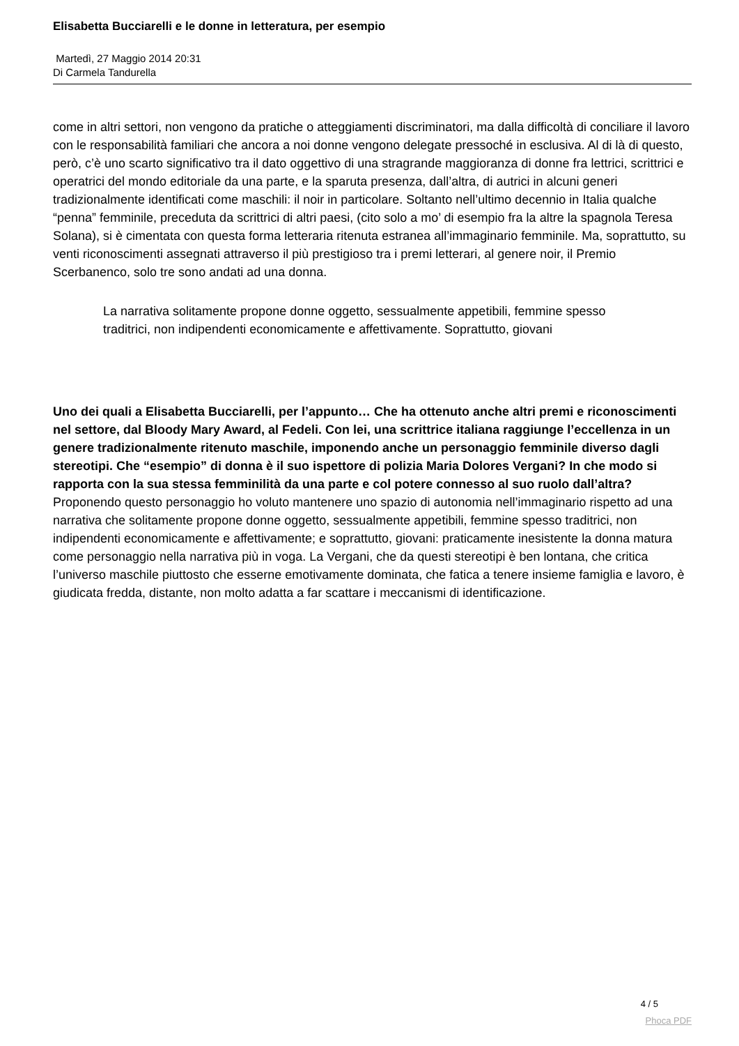Elisabetta Bucciarelli e le donne in letteratura, per esempio
Martedì, 27 Maggio 2014 20:31
Di Carmela Tandurella
come in altri settori, non vengono da pratiche o atteggiamenti discriminatori, ma dalla difficoltà di conciliare il lavoro con le responsabilità familiari che ancora a noi donne vengono delegate pressoché in esclusiva. Al di là di questo, però, c’è uno scarto significativo tra il dato oggettivo di una stragrande maggioranza di donne fra lettrici, scrittrici e operatrici del mondo editoriale da una parte, e la sparuta presenza, dall’altra, di autrici in alcuni generi tradizionalmente identificati come maschili: il noir in particolare. Soltanto nell’ultimo decennio in Italia qualche “penna” femminile, preceduta da scrittrici di altri paesi, (cito solo a mo’ di esempio fra la altre la spagnola Teresa Solana), si è cimentata con questa forma letteraria ritenuta estranea all’immaginario femminile. Ma, soprattutto, su venti riconoscimenti assegnati attraverso il più prestigioso tra i premi letterari, al genere noir, il Premio Scerbanenco, solo tre sono andati ad una donna.
La narrativa solitamente propone donne oggetto, sessualmente appetibili, femmine spesso traditrici, non indipendenti economicamente e affettivamente. Soprattutto, giovani
Uno dei quali a Elisabetta Bucciarelli, per l’appunto… Che ha ottenuto anche altri premi e riconoscimenti nel settore, dal Bloody Mary Award, al Fedeli. Con lei, una scrittrice italiana raggiunge l’eccellenza in un genere tradizionalmente ritenuto maschile, imponendo anche un personaggio femminile diverso dagli stereotipi. Che “esempio” di donna è il suo ispettore di polizia Maria Dolores Vergani? In che modo si rapporta con la sua stessa femminilità da una parte e col potere connesso al suo ruolo dall’altra?
Proponendo questo personaggio ho voluto mantenere uno spazio di autonomia nell’immaginario rispetto ad una narrativa che solitamente propone donne oggetto, sessualmente appetibili, femmine spesso traditrici, non indipendenti economicamente e affettivamente; e soprattutto, giovani: praticamente inesistente la donna matura come personaggio nella narrativa più in voga. La Vergani, che da questi stereotipi è ben lontana, che critica l’universo maschile piuttosto che esserne emotivamente dominata, che fatica a tenere insieme famiglia e lavoro, è giudicata fredda, distante, non molto adatta a far scattare i meccanismi di identificazione.
4 / 5
Phoca PDF